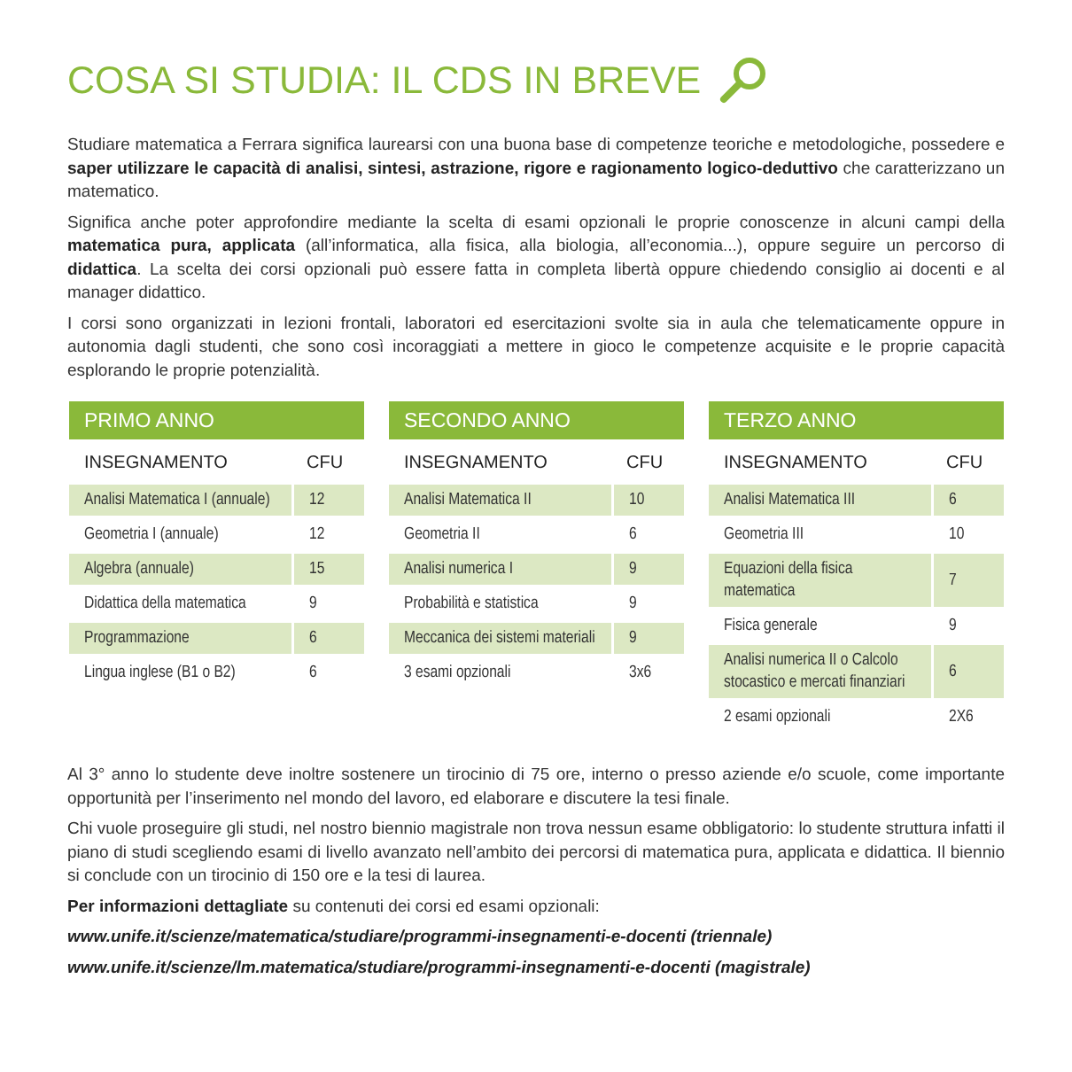COSA SI STUDIA: IL CDS IN BREVE
Studiare matematica a Ferrara significa laurearsi con una buona base di competenze teoriche e metodologiche, possedere e saper utilizzare le capacità di analisi, sintesi, astrazione, rigore e ragionamento logico-deduttivo che caratterizzano un matematico.
Significa anche poter approfondire mediante la scelta di esami opzionali le proprie conoscenze in alcuni campi della matematica pura, applicata (all’informatica, alla fisica, alla biologia, all’economia...), oppure seguire un percorso di didattica. La scelta dei corsi opzionali può essere fatta in completa libertà oppure chiedendo consiglio ai docenti e al manager didattico.
I corsi sono organizzati in lezioni frontali, laboratori ed esercitazioni svolte sia in aula che telematicamente oppure in autonomia dagli studenti, che sono così incoraggiati a mettere in gioco le competenze acquisite e le proprie capacità esplorando le proprie potenzialità.
| PRIMO ANNO | |
| --- | --- |
| INSEGNAMENTO | CFU |
| Analisi Matematica I (annuale) | 12 |
| Geometria I (annuale) | 12 |
| Algebra (annuale) | 15 |
| Didattica della matematica | 9 |
| Programmazione | 6 |
| Lingua inglese (B1 o B2) | 6 |
| SECONDO ANNO | |
| --- | --- |
| INSEGNAMENTO | CFU |
| Analisi Matematica II | 10 |
| Geometria II | 6 |
| Analisi numerica I | 9 |
| Probabilità e statistica | 9 |
| Meccanica dei sistemi materiali | 9 |
| 3 esami opzionali | 3x6 |
| TERZO ANNO | |
| --- | --- |
| INSEGNAMENTO | CFU |
| Analisi Matematica III | 6 |
| Geometria III | 10 |
| Equazioni della fisica matematica | 7 |
| Fisica generale | 9 |
| Analisi numerica II o Calcolo stocastico e mercati finanziari | 6 |
| 2 esami opzionali | 2X6 |
Al 3° anno lo studente deve inoltre sostenere un tirocinio di 75 ore, interno o presso aziende e/o scuole, come importante opportunità per l’inserimento nel mondo del lavoro, ed elaborare e discutere la tesi finale.
Chi vuole proseguire gli studi, nel nostro biennio magistrale non trova nessun esame obbligatorio: lo studente struttura infatti il piano di studi scegliendo esami di livello avanzato nell’ambito dei percorsi di matematica pura, applicata e didattica. Il biennio si conclude con un tirocinio di 150 ore e la tesi di laurea.
Per informazioni dettagliate su contenuti dei corsi ed esami opzionali:
www.unife.it/scienze/matematica/studiare/programmi-insegnamenti-e-docenti (triennale)
www.unife.it/scienze/lm.matematica/studiare/programmi-insegnamenti-e-docenti (magistrale)